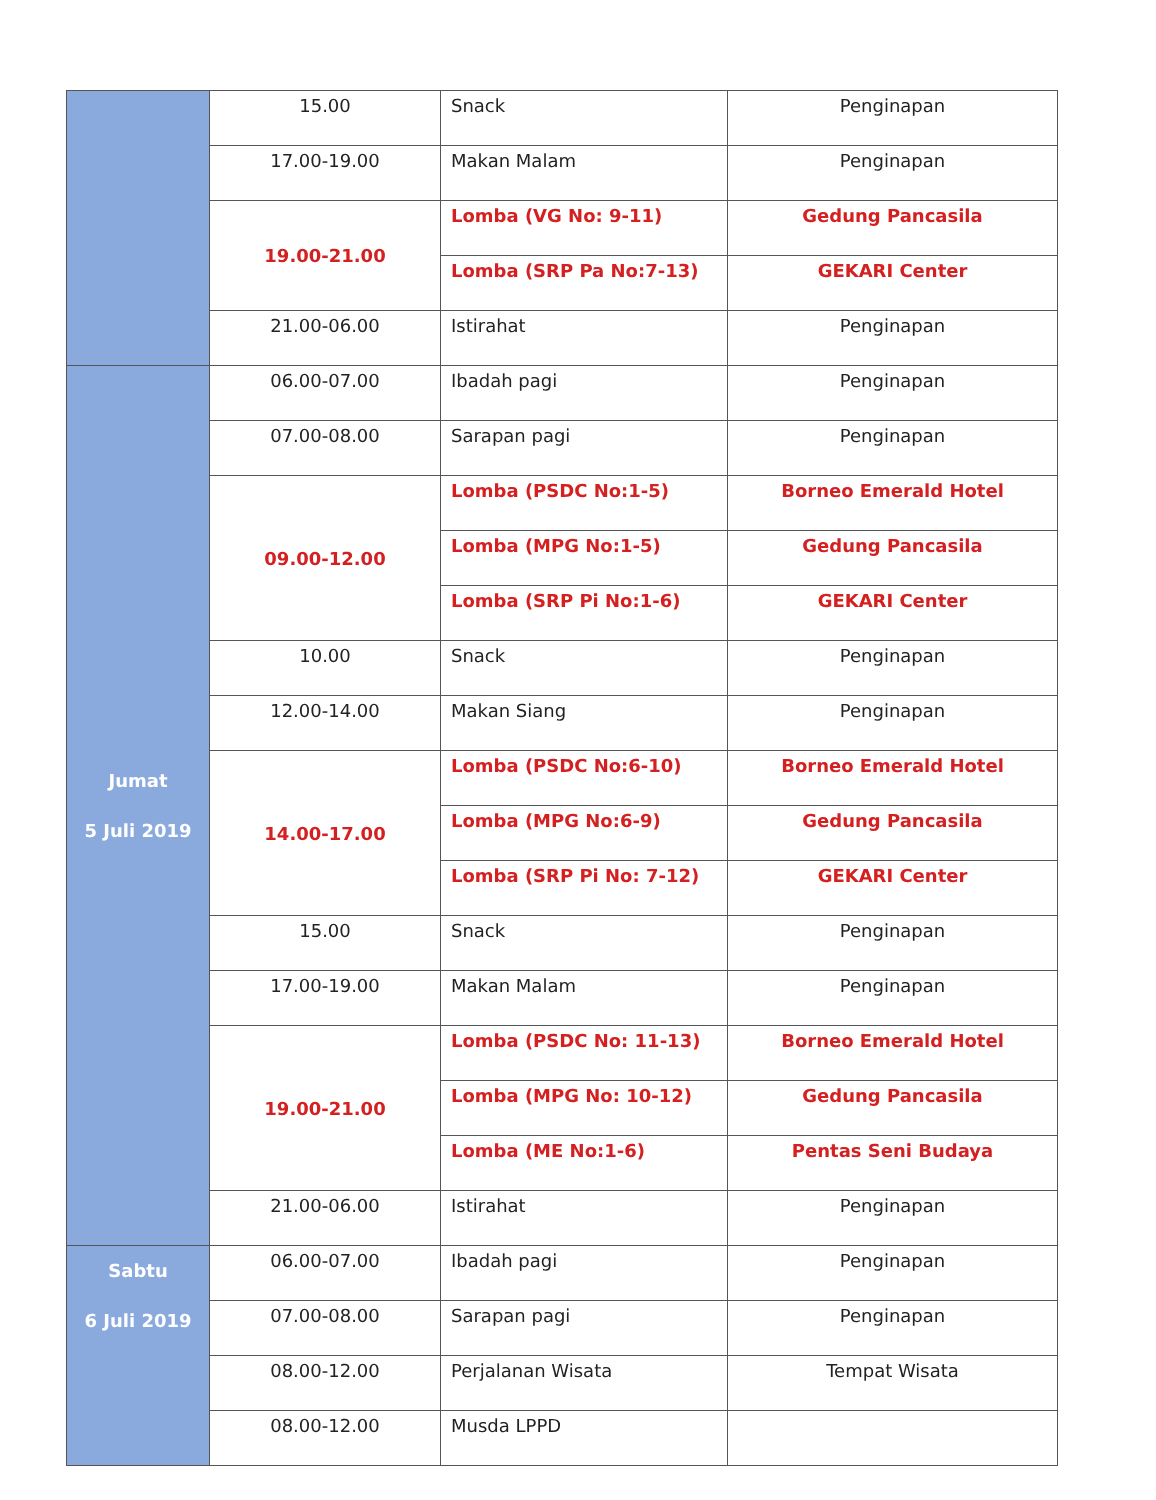| | 15.00 | Snack | Penginapan |
| | 17.00-19.00 | Makan Malam | Penginapan |
| | 19.00-21.00 | Lomba (VG No: 9-11) | Gedung Pancasila |
| | | Lomba (SRP Pa No:7-13) | GEKARI Center |
| | 21.00-06.00 | Istirahat | Penginapan |
| Jumat 5 Juli 2019 | 06.00-07.00 | Ibadah pagi | Penginapan |
| | 07.00-08.00 | Sarapan pagi | Penginapan |
| | 09.00-12.00 | Lomba (PSDC No:1-5) | Borneo Emerald Hotel |
| | | Lomba (MPG No:1-5) | Gedung Pancasila |
| | | Lomba (SRP Pi No:1-6) | GEKARI Center |
| | 10.00 | Snack | Penginapan |
| | 12.00-14.00 | Makan Siang | Penginapan |
| | 14.00-17.00 | Lomba (PSDC No:6-10) | Borneo Emerald Hotel |
| | | Lomba (MPG No:6-9) | Gedung Pancasila |
| | | Lomba (SRP Pi No: 7-12) | GEKARI Center |
| | 15.00 | Snack | Penginapan |
| | 17.00-19.00 | Makan Malam | Penginapan |
| | 19.00-21.00 | Lomba (PSDC No: 11-13) | Borneo Emerald Hotel |
| | | Lomba (MPG No: 10-12) | Gedung Pancasila |
| | | Lomba (ME No:1-6) | Pentas Seni Budaya |
| | 21.00-06.00 | Istirahat | Penginapan |
| Sabtu 6 Juli 2019 | 06.00-07.00 | Ibadah pagi | Penginapan |
| | 07.00-08.00 | Sarapan pagi | Penginapan |
| | 08.00-12.00 | Perjalanan Wisata | Tempat Wisata |
| | 08.00-12.00 | Musda LPPD | |